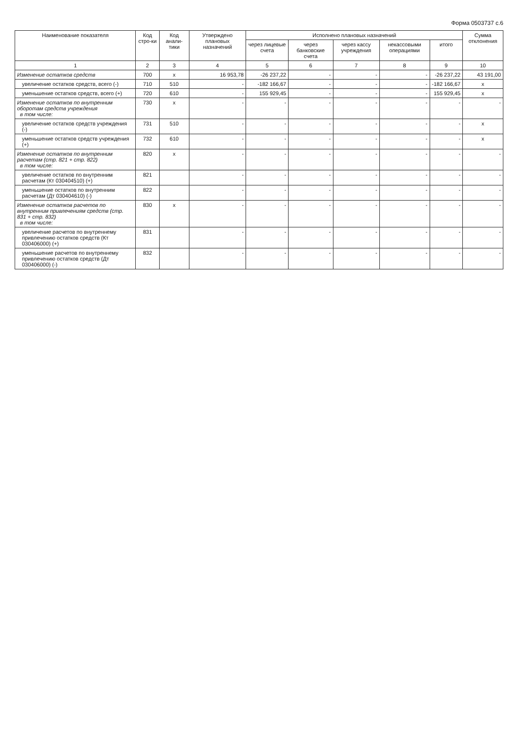Форма 0503737 с.6
| Наименование показателя | Код стро-ки | Код анали-тики | Утверждено плановых назначений | Исполнено плановых назначений | | | | | Сумма отклонения |
| --- | --- | --- | --- | --- | --- | --- | --- | --- | --- |
| | | | | через лицевые счета | через банковские счета | через кассу учреждения | некассовыми операциями | итого | |
| 1 | 2 | 3 | 4 | 5 | 6 | 7 | 8 | 9 | 10 |
| Изменение остатков средств | 700 | x | 16 953,78 | -26 237,22 | - | - | - | -26 237,22 | 43 191,00 |
| увеличение остатков средств, всего (-) | 710 | 510 | - | -182 166,67 | - | - | - | -182 166,67 | x |
| уменьшение остатков средств, всего (+) | 720 | 610 | - | 155 929,45 | - | - | - | 155 929,45 | x |
| Изменение остатков по внутренним оборотам средств учреждения в том числе: | 730 | x | - | - | - | - | - | - | - |
| увеличение остатков средств учреждения (-) | 731 | 510 | - | - | - | - | - | - | x |
| уменьшение остатков средств учреждения (+) | 732 | 610 | - | - | - | - | - | - | x |
| Изменение остатков по внутренним расчетам (стр. 821 + стр. 822) в том числе: | 820 | x | - | - | - | - | - | - | - |
| увеличение остатков по внутренним расчетам (Кт 030404510) (+) | 821 | | - | - | - | - | - | - | - |
| уменьшение остатков по внутренним расчетам (Дт 030404610) (-) | 822 | | - | - | - | - | - | - | - |
| Изменение остатков расчетов по внутренним привлечениям средств (стр. 831 + стр. 832) в том числе: | 830 | x | - | - | - | - | - | - | - |
| увеличение расчетов по внутреннему привлечению остатков средств (Кт 030406000) (+) | 831 | | - | - | - | - | - | - | - |
| уменьшение расчетов по внутреннему привлечению остатков средств (Дт 030406000) (-) | 832 | | - | - | - | - | - | - | - |